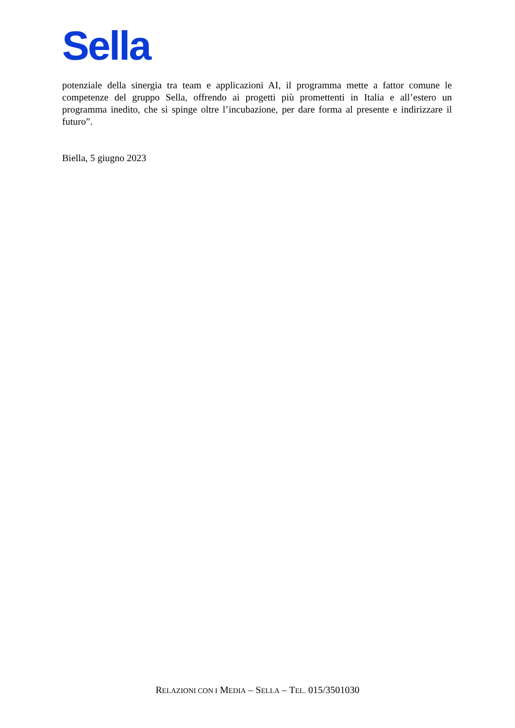Sella
potenziale della sinergia tra team e applicazioni AI, il programma mette a fattor comune le competenze del gruppo Sella, offrendo ai progetti più promettenti in Italia e all’estero un programma inedito, che si spinge oltre l’incubazione, per dare forma al presente e indirizzare il futuro”.
Biella, 5 giugno 2023
RELAZIONI CON I MEDIA – SELLA – TEL. 015/3501030